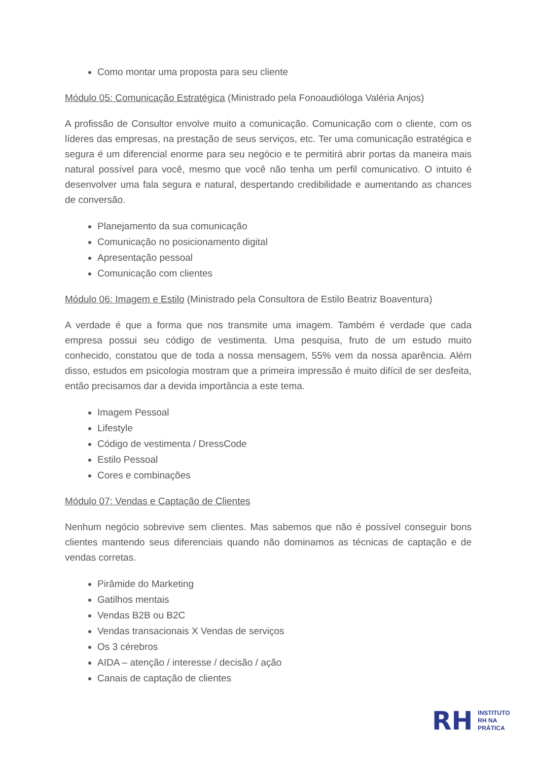Como montar uma proposta para seu cliente
Módulo 05: Comunicação Estratégica (Ministrado pela Fonoaudióloga Valéria Anjos)
A profissão de Consultor envolve muito a comunicação. Comunicação com o cliente, com os líderes das empresas, na prestação de seus serviços, etc. Ter uma comunicação estratégica e segura é um diferencial enorme para seu negócio e te permitirá abrir portas da maneira mais natural possível para você, mesmo que você não tenha um perfil comunicativo. O intuito é desenvolver uma fala segura e natural, despertando credibilidade e aumentando as chances de conversão.
Planejamento da sua comunicação
Comunicação no posicionamento digital
Apresentação pessoal
Comunicação com clientes
Módulo 06: Imagem e Estilo (Ministrado pela Consultora de Estilo Beatriz Boaventura)
A verdade é que a forma que nos transmite uma imagem. Também é verdade que cada empresa possui seu código de vestimenta. Uma pesquisa, fruto de um estudo muito conhecido, constatou que de toda a nossa mensagem, 55% vem da nossa aparência. Além disso, estudos em psicologia mostram que a primeira impressão é muito difícil de ser desfeita, então precisamos dar a devida importância a este tema.
Imagem Pessoal
Lifestyle
Código de vestimenta / DressCode
Estilo Pessoal
Cores e combinações
Módulo 07: Vendas e Captação de Clientes
Nenhum negócio sobrevive sem clientes. Mas sabemos que não é possível conseguir bons clientes mantendo seus diferenciais quando não dominamos as técnicas de captação e de vendas corretas.
Pirâmide do Marketing
Gatilhos mentais
Vendas B2B ou B2C
Vendas transacionais X Vendas de serviços
Os 3 cérebros
AIDA – atenção / interesse / decisão / ação
Canais de captação de clientes
RH
INSTITUTO
RH NA
PRÁTICA